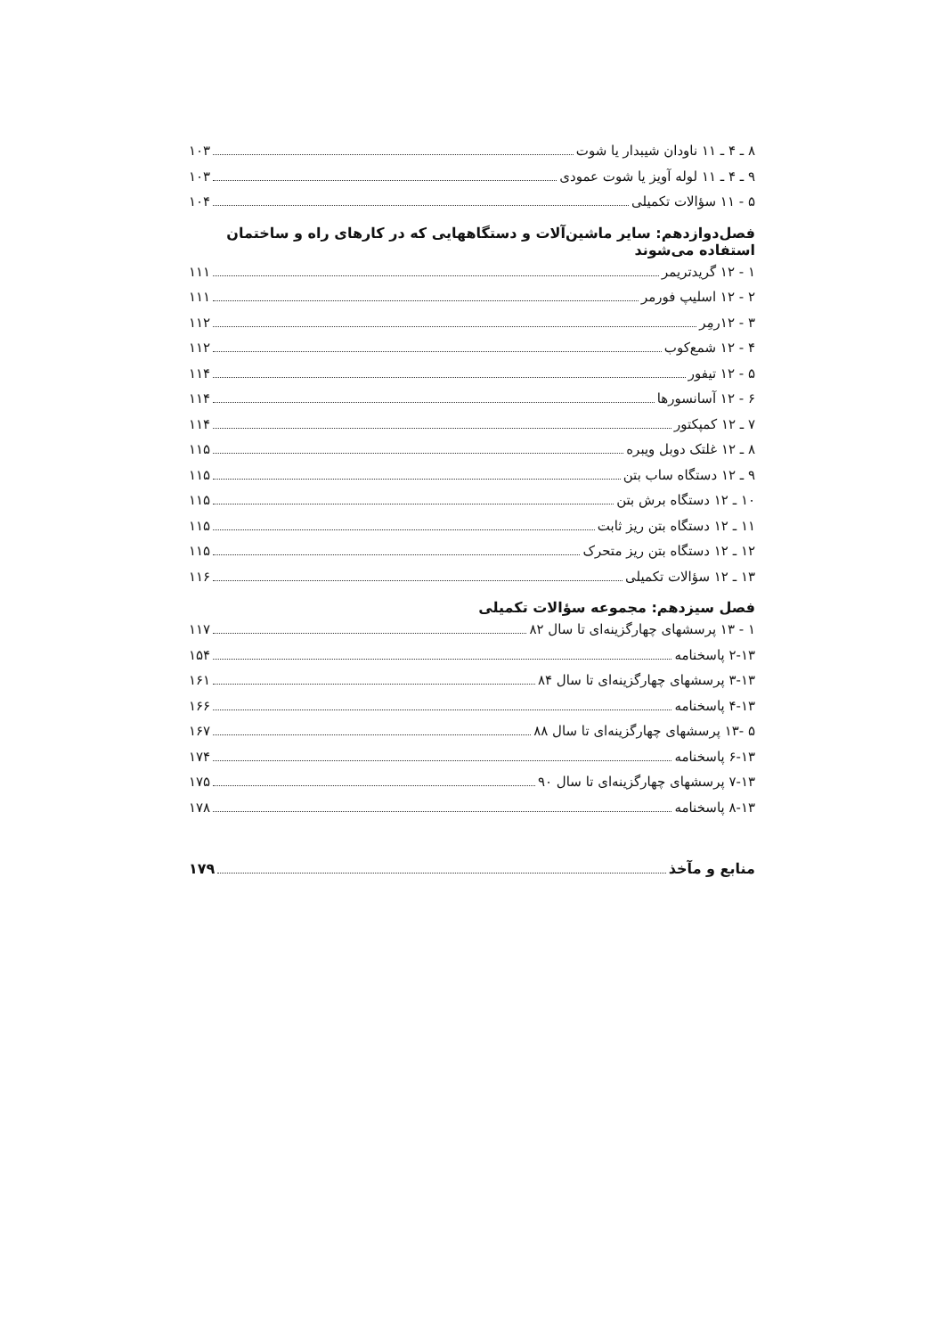۸ ـ ۴ ـ ۱۱ ناودان شیبدار یا شوت ۱۰۳
۹ ـ ۴ ـ ۱۱ لوله آویز یا شوت عمودی ۱۰۳
۵ - ۱۱ سؤالات تکمیلی ۱۰۴
فصل‌دوازدهم: سایر ماشین‌آلات و دستگاههایی که در کارهای راه و ساختمان استفاده می‌شوند
۱ - ۱۲ گریدتریمر ۱۱۱
۲ - ۱۲ اسلیپ فورمر ۱۱۱
۳ - ۱۲رمِر ۱۱۲
۴ - ۱۲ شمع‌کوب ۱۱۲
۵ - ۱۲ تیفور ۱۱۴
۶ - ۱۲ آسانسورها ۱۱۴
۷ ـ ۱۲ کمپکتور ۱۱۴
۸ ـ ۱۲ غلتک دوبل ویبره ۱۱۵
۹ ـ ۱۲ دستگاه ساب بتن ۱۱۵
۱۰ ـ ۱۲ دستگاه برش بتن ۱۱۵
۱۱ ـ ۱۲ دستگاه بتن ریز ثابت ۱۱۵
۱۲ ـ ۱۲ دستگاه بتن ریز متحرک ۱۱۵
۱۳ ـ ۱۲ سؤالات تکمیلی ۱۱۶
فصل سیزدهم: مجموعه سؤالات تکمیلی
۱ - ۱۳ پرسشهای چهارگزینه‌ای تا سال ۸۲ ۱۱۷
۲-۱۳ پاسخنامه ۱۵۴
۳-۱۳ پرسشهای چهارگزینه‌ای تا سال ۸۴ ۱۶۱
۴-۱۳ پاسخنامه ۱۶۶
۵ -۱۳ پرسشهای چهارگزینه‌ای تا سال ۸۸ ۱۶۷
۶-۱۳ پاسخنامه ۱۷۴
۷-۱۳ پرسشهای چهارگزینه‌ای تا سال ۹۰ ۱۷۵
۸-۱۳ پاسخنامه ۱۷۸
منابع و مآخذ ۱۷۹